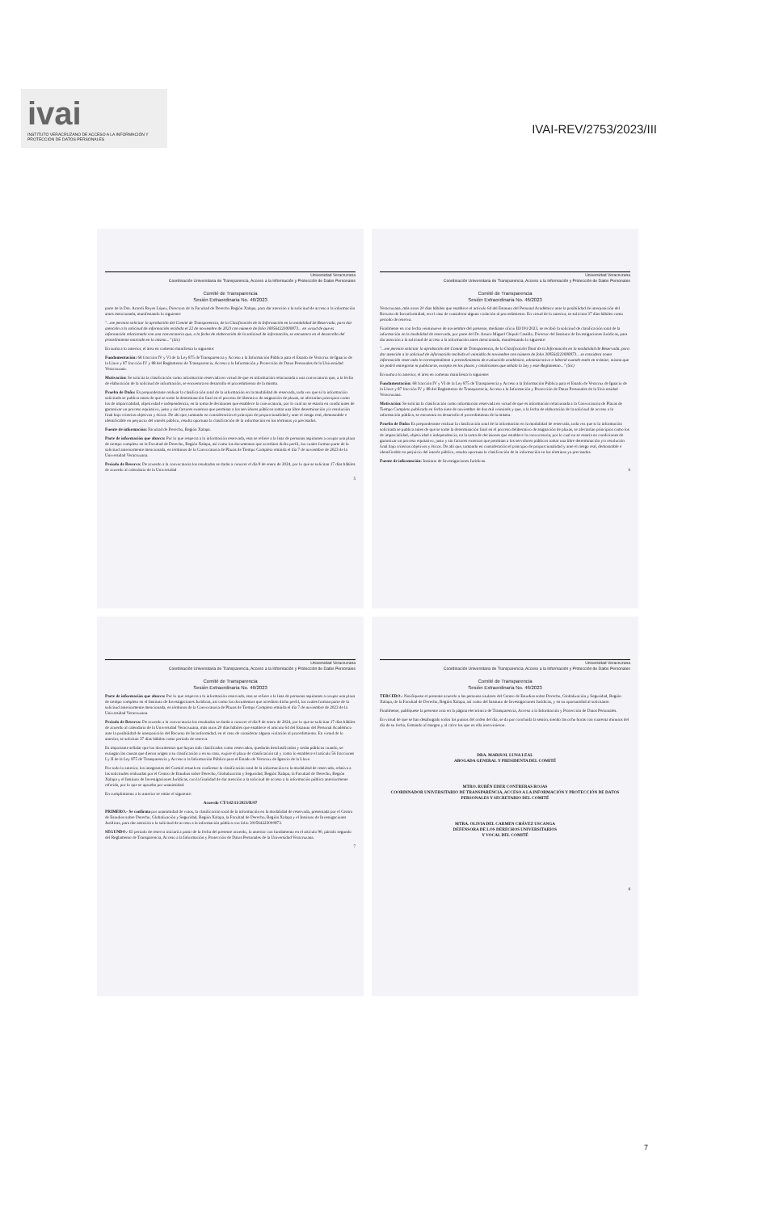ivai
INSTITUTO VERACRUZANO DE ACCESO A LA INFORMACIÓN Y PROTECCIÓN DE DATOS PERSONALES
IVAI-REV/2753/2023/III
Universidad Veracruzana
Coordinación Universitaria de Transparencia, Acceso a la Información y Protección de Datos Personales
Comité de Transparencia
Sesión Extraordinaria No. 46/2023
parte de la Dra. Araceli Reyes López, Directora de la Facultad de Derecho Región Xalapa, para dar atención a la solicitud de acceso a la información antes mencionada, manifestando lo siguiente:
"...me permito solicitar la aprobación del Comité de Transparencia, de la Clasificación de la Información en la modalidad de Reservada, para dar atención a la solicitud de información recibida el 22 de noviembre de 2023 con número de folio 300564223000873... en virtud de que es información relacionada con una convocatoria que, a la fecha de elaboración de la solicitud de información, se encuentra en el desarrollo del procedimiento marcado en la misma..." (Sic)
En suma a lo anterior, el área en comento manifiesta lo siguiente:
Fundamentación: 68 fracción IV y VI de la Ley 875 de Transparencia y Acceso a la Información Pública para el Estado de Veracruz de Ignacio de la Llave y 87 fracción IV y 88 del Reglamento de Transparencia, Acceso a la Información y Protección de Datos Personales de la Universidad Veracruzana.
Motivación: Se solicita la clasificación como información reservada en virtud de que es información relacionada a una convocatoria que, a la fecha de elaboración de la solicitud de información, se encuentra en desarrollo el procedimiento de la misma.
Prueba de Daño: Es preponderante realizar la clasificación total de la información en la modalidad de reservada, toda vez que si la información solicitada se publica antes de que se tome la determinación final en el proceso de liberativo de asignación de plazas, se afectarían principios como los de imparcialidad, objetividad e independencia, en la toma de decisiones que establece la convocatoria, por lo cual no se estaría en condiciones de garantizar un proceso equitativo, justo y sin factores externos que permitan a los servidores públicos tomar una libre determinación y/o resolución final bajo criterios objetivos y éticos. De ahí que, tomando en consideración el principio de proporcionalidad y ante el riesgo real, demostrable e identificable en perjuicio del interés público, resulta oportuna la clasificación de la información en los términos ya precisados.
Fuente de información: Facultad de Derecho, Región Xalapa.
Parte de información que abarca: Por lo que respecta a la información reservada, esta se refiere a la lista de personas aspirantes a ocupar una plaza de tiempo completo en la Facultad de Derecho, Región Xalapa, así como los documentos que acrediten dicho perfil, los cuales forman parte de la solicitud anteriormente mencionada, en términos de la Convocatoria de Plazas de Tiempo Completo emitida el día 7 de noviembre de 2023 de la Universidad Veracruzana.
Periodo de Reserva: De acuerdo a la convocatoria los resultados se darán a conocer el día 9 de enero de 2024, por lo que se solicitan 17 días hábiles de acuerdo al calendario de la Universidad
5
Universidad Veracruzana
Coordinación Universitaria de Transparencia, Acceso a la Información y Protección de Datos Personales
Comité de Transparencia
Sesión Extraordinaria No. 46/2023
Veracruzana, más otros 20 días hábiles que establece el artículo 64 del Estatuto del Personal Académico ante la posibilidad de interposición del Recurso de Inconformidad, en el caso de considerar alguna violación al procedimiento. En virtud de lo anterior, se solicitan 37 días hábiles como periodo de reserva.
Finalmente en con fecha veintinueve de noviembre del presente, mediante oficio IIJ/191/2023, se recibió la solicitud de clasificación total de la información en la modalidad de reservada, por parte del Dr. Arturo Miguel Chipuli Castillo, Director del Instituto de Investigaciones Jurídicas, para dar atención a la solicitud de acceso a la información antes mencionada, manifestando lo siguiente:
"...me permito solicitar la aprobación del Comité de Transparencia, de la Clasificación Total de la Información en la modalidad de Reservada, para dar atención a la solicitud de información recibida el veintidós de noviembre con número de folio 300564223000873... se considera como información reservada lo correspondiente a procedimientos de evaluación académico, administrativa o laboral cuando estén en trámite; misma que no podrá entregarse ni publicarse, excepto en los plazos y condiciones que señala la Ley y este Reglamento..." (Sic)
En suma a lo anterior, el área en comento manifiesta lo siguiente:
Fundamentación: 68 fracción IV y VI de la Ley 875 de Transparencia y Acceso a la Información Pública para el Estado de Veracruz de Ignacio de la Llave y 87 fracción IV y 88 del Reglamento de Transparencia, Acceso a la Información y Protección de Datos Personales de la Universidad Veracruzana.
Motivación: Se solicita la clasificación como información reservada en virtud de que es información relacionada a la Convocatoria de Plazas de Tiempo Completo publicada en fecha siete de noviembre de dos mil veintitrés y que, a la fecha de elaboración de la solicitud de acceso a la información pública, se encuentra en desarrollo el procedimiento de la misma.
Prueba de Daño: Es preponderante realizar la clasificación total de la información en la modalidad de reservada, toda vez que si la información solicitada se publica antes de que se tome la determinación final en el proceso deliberativo de asignación de plazas, se afectarían principios como los de imparcialidad, objetividad e independencia, en la toma de decisiones que establece la convocatoria, por lo cual no se estaría en condiciones de garantizar un proceso equitativo, justo y sin factores externos que permitan a los servidores públicos tomar una libre determinación y/o resolución final bajo criterios objetivos y éticos. De ahí que, tomando en consideración el principio de proporcionalidad y ante el riesgo real, demostrable e identificable en perjuicio del interés público, resulta oportuna la clasificación de la información en los términos ya precisados.
Fuente de información: Instituto de Investigaciones Jurídicas.
6
Universidad Veracruzana
Coordinación Universitaria de Transparencia, Acceso a la Información y Protección de Datos Personales
Comité de Transparencia
Sesión Extraordinaria No. 46/2023
Parte de información que abarca: Por lo que respecta a la información reservada, esta se refiere a la lista de personas aspirantes a ocupar una plaza de tiempo completo en el Instituto de Investigaciones Jurídicas, así como los documentos que acrediten dicho perfil, los cuales forman parte de la solicitud anteriormente mencionada, en términos de la Convocatoria de Plazas de Tiempo Completo emitida el día 7 de noviembre de 2023 de la Universidad Veracruzana.
Periodo de Reserva: De acuerdo a la convocatoria los resultados se darán a conocer el día 9 de enero de 2024, por lo que se solicitan 17 días hábiles de acuerdo al calendario de la Universidad Veracruzana, más otros 20 días hábiles que establece el artículo 64 del Estatuto del Personal Académico ante la posibilidad de interposición del Recurso de Inconformidad, en el caso de considerar alguna violación al procedimiento. En virtud de lo anterior, se solicitan 37 días hábiles como periodo de reserva.
Es importante señalar que los documentos que hayan sido clasificados como reservados, quedarán desclasificados y serán públicos cuando, se extingan las causas que dieron origen a su clasificación o en su caso, expire el plazo de clasificación tal y como lo establece el artículo 56 fracciones I y II de la Ley 875 de Transparencia y Acceso a la Información Pública para el Estado de Veracruz de Ignacio de la Llave.
Por todo lo anterior, los integrantes del Comité resuelven confirmar la clasificación total de la información en la modalidad de reservada, relativa a las solicitudes realizadas por el Centro de Estudios sobre Derecho, Globalización y Seguridad, Región Xalapa, la Facultad de Derecho, Región Xalapa y el Instituto de Investigaciones Jurídicas, con la finalidad de dar atención a la solicitud de acceso a la información pública anteriormente referida, por lo que se aprueba por unanimidad.
En cumplimiento a lo anterior se emite el siguiente:
Acuerdo CT/142/11/2023/R/07
PRIMERO.- Se confirma por unanimidad de votos, la clasificación total de la información en la modalidad de reservada, presentada por el Centro de Estudios sobre Derecho, Globalización y Seguridad, Región Xalapa, la Facultad de Derecho, Región Xalapa y el Instituto de Investigaciones Jurídicas, para dar atención a la solicitud de acceso a la información pública con folio 300564223000873.
SEGUNDO.- El periodo de reserva iniciará a partir de la fecha del presente acuerdo, lo anterior con fundamento en el artículo 90, párrafo segundo del Reglamento de Transparencia, Acceso a la Información y Protección de Datos Personales de la Universidad Veracruzana.
7
Universidad Veracruzana
Coordinación Universitaria de Transparencia, Acceso a la Información y Protección de Datos Personales
Comité de Transparencia
Sesión Extraordinaria No. 46/2023
TERCERO.- Notifíquese el presente acuerdo a las personas titulares del Centro de Estudios sobre Derecho, Globalización y Seguridad, Región Xalapa, de la Facultad de Derecho, Región Xalapa, así como del Instituto de Investigaciones Jurídicas, y en su oportunidad al solicitante.
Finalmente, publíquese la presente acta en la página electrónica de Transparencia, Acceso a la Información y Protección de Datos Personales.
En virtud de que se han desahogado todos los puntos del orden del día, se da por concluida la sesión, siendo las ocho horas con cuarenta minutos del día de su fecha, firmando al margen y al calce los que en ella intervinieron.
DRA. MARISOL LUNA LEAL
ABOGADA GENERAL Y PRESIDENTA DEL COMITÉ
MTRO. RUBÉN EDER CONTRERAS ROJAS
COORDINADOR UNIVERSITARIO DE TRANSPARENCIA, ACCESO A LA INFORMACIÓN Y PROTECCIÓN DE DATOS PERSONALES Y SECRETARIO DEL COMITÉ
MTRA. OLIVIA DEL CARMEN CHÁVEZ USCANGA
DEFENSORA DE LOS DERECHOS UNIVERSITARIOS
Y VOCAL DEL COMITÉ
8
7